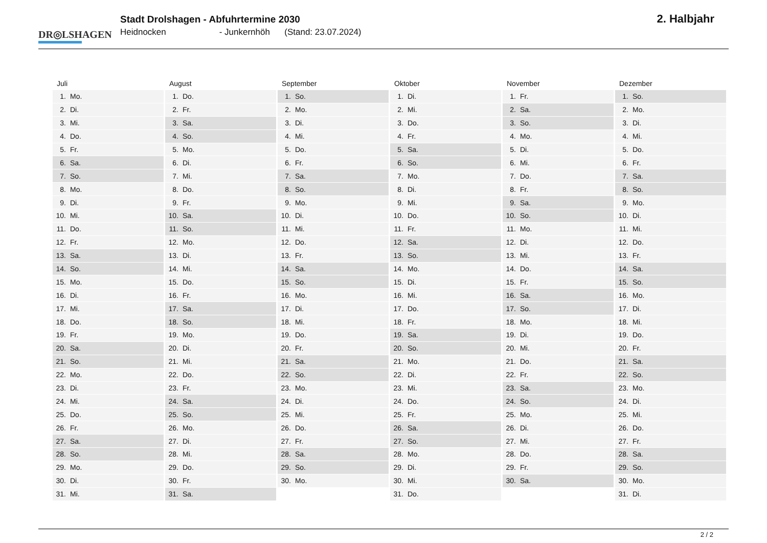DR◎LSHAGEN
Stadt Drolshagen - Abfuhrtermine 2030
Heidnocken - Junkernhöh (Stand: 23.07.2024)
2. Halbjahr
| Juli | August | September | Oktober | November | Dezember |
| --- | --- | --- | --- | --- | --- |
| 1. Mo. | 1. Do. | 1. So. | 1. Di. | 1. Fr. | 1. So. |
| 2. Di. | 2. Fr. | 2. Mo. | 2. Mi. | 2. Sa. | 2. Mo. |
| 3. Mi. | 3. Sa. | 3. Di. | 3. Do. | 3. So. | 3. Di. |
| 4. Do. | 4. So. | 4. Mi. | 4. Fr. | 4. Mo. | 4. Mi. |
| 5. Fr. | 5. Mo. | 5. Do. | 5. Sa. | 5. Di. | 5. Do. |
| 6. Sa. | 6. Di. | 6. Fr. | 6. So. | 6. Mi. | 6. Fr. |
| 7. So. | 7. Mi. | 7. Sa. | 7. Mo. | 7. Do. | 7. Sa. |
| 8. Mo. | 8. Do. | 8. So. | 8. Di. | 8. Fr. | 8. So. |
| 9. Di. | 9. Fr. | 9. Mo. | 9. Mi. | 9. Sa. | 9. Mo. |
| 10. Mi. | 10. Sa. | 10. Di. | 10. Do. | 10. So. | 10. Di. |
| 11. Do. | 11. So. | 11. Mi. | 11. Fr. | 11. Mo. | 11. Mi. |
| 12. Fr. | 12. Mo. | 12. Do. | 12. Sa. | 12. Di. | 12. Do. |
| 13. Sa. | 13. Di. | 13. Fr. | 13. So. | 13. Mi. | 13. Fr. |
| 14. So. | 14. Mi. | 14. Sa. | 14. Mo. | 14. Do. | 14. Sa. |
| 15. Mo. | 15. Do. | 15. So. | 15. Di. | 15. Fr. | 15. So. |
| 16. Di. | 16. Fr. | 16. Mo. | 16. Mi. | 16. Sa. | 16. Mo. |
| 17. Mi. | 17. Sa. | 17. Di. | 17. Do. | 17. So. | 17. Di. |
| 18. Do. | 18. So. | 18. Mi. | 18. Fr. | 18. Mo. | 18. Mi. |
| 19. Fr. | 19. Mo. | 19. Do. | 19. Sa. | 19. Di. | 19. Do. |
| 20. Sa. | 20. Di. | 20. Fr. | 20. So. | 20. Mi. | 20. Fr. |
| 21. So. | 21. Mi. | 21. Sa. | 21. Mo. | 21. Do. | 21. Sa. |
| 22. Mo. | 22. Do. | 22. So. | 22. Di. | 22. Fr. | 22. So. |
| 23. Di. | 23. Fr. | 23. Mo. | 23. Mi. | 23. Sa. | 23. Mo. |
| 24. Mi. | 24. Sa. | 24. Di. | 24. Do. | 24. So. | 24. Di. |
| 25. Do. | 25. So. | 25. Mi. | 25. Fr. | 25. Mo. | 25. Mi. |
| 26. Fr. | 26. Mo. | 26. Do. | 26. Sa. | 26. Di. | 26. Do. |
| 27. Sa. | 27. Di. | 27. Fr. | 27. So. | 27. Mi. | 27. Fr. |
| 28. So. | 28. Mi. | 28. Sa. | 28. Mo. | 28. Do. | 28. Sa. |
| 29. Mo. | 29. Do. | 29. So. | 29. Di. | 29. Fr. | 29. So. |
| 30. Di. | 30. Fr. | 30. Mo. | 30. Mi. | 30. Sa. | 30. Mo. |
| 31. Mi. | 31. Sa. | | 31. Do. | | 31. Di. |
2 / 2